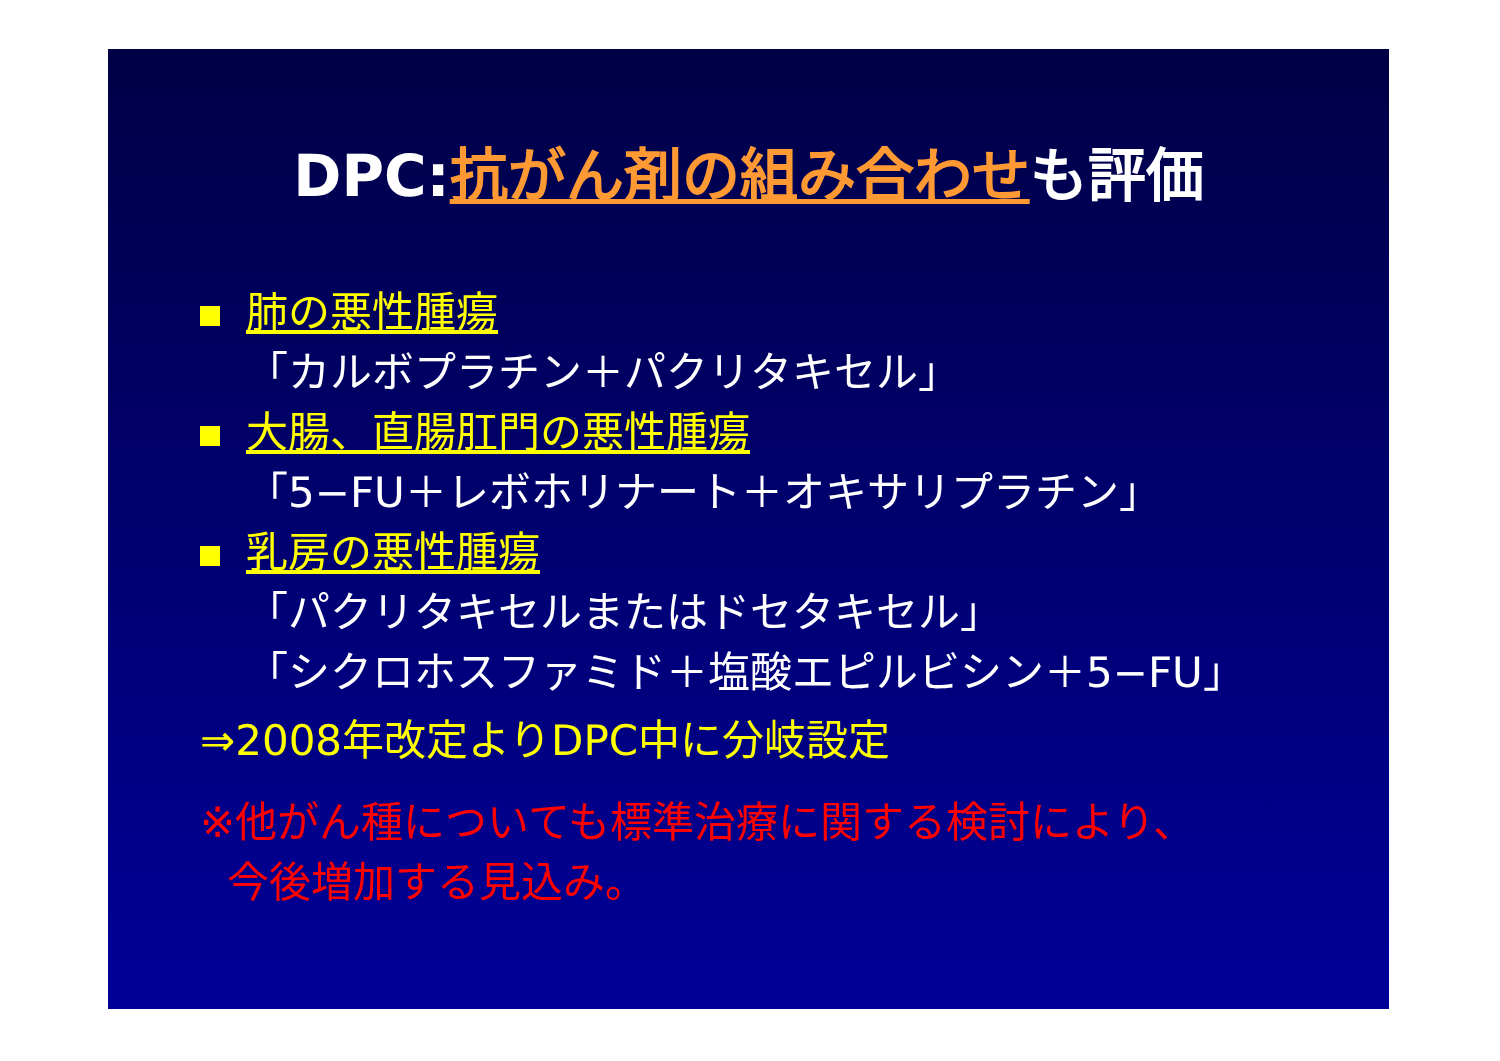DPC:抗がん剤の組み合わせも評価
肺の悪性腫瘍
「カルボプラチン＋パクリタキセル」
大腸、直腸肛門の悪性腫瘍
「5−FU＋レボホリナート＋オキサリプラチン」
乳房の悪性腫瘍
「パクリタキセルまたはドセタキセル」
「シクロホスファミド＋塩酸エピルビシン＋5−FU」
⇒2008年改定よりDPC中に分岐設定
※他がん種についても標準治療に関する検討により、
今後増加する見込み。